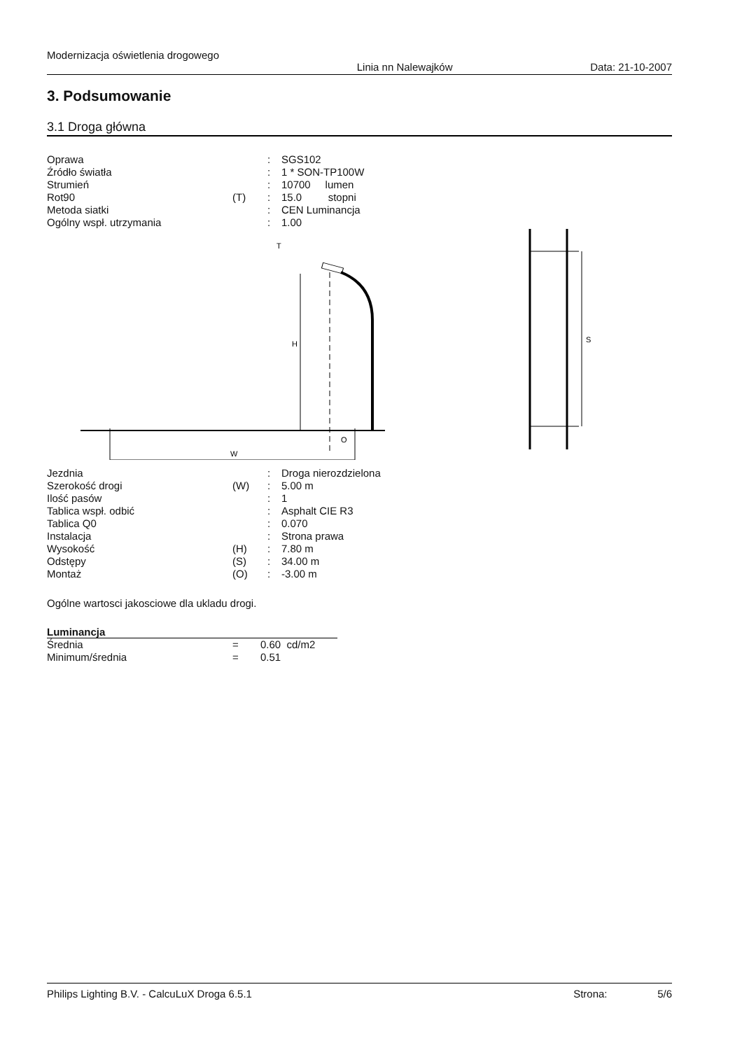Modernizacja oświetlenia drogowego
Linia nn Nalewajków Data: 21-10-2007
3. Podsumowanie
3.1 Droga główna
| Oprawa | | : | SGS102 |
| Źródło światła | | : | 1 * SON-TP100W |
| Strumień | | : | 10700 lumen |
| Rot90 | (T) | : | 15.0 stopni |
| Metoda siatki | | : | CEN Luminancja |
| Ogólny wspł. utrzymania | | : | 1.00 |
W
O
H
T
S
| Jezdnia | | : | Droga nierozdzielona |
| Szerokość drogi | (W) | : | 5.00 m |
| Ilość pasów | | : | 1 |
| Tablica wspł. odbić | | : | Asphalt CIE R3 |
| Tablica Q0 | | : | 0.070 |
| Instalacja | | : | Strona prawa |
| Wysokość | (H) | : | 7.80 m |
| Odstępy | (S) | : | 34.00 m |
| Montaż | (O) | : | -3.00 m |
Ogólne wartosci jakosciowe dla ukladu drogi.
Luminancja
| Średnia | = | 0.60 cd/m2 |
| Minimum/średnia | = | 0.51 |
Philips Lighting B.V. - CalcuLuX Droga 6.5.1 Strona: 5/6